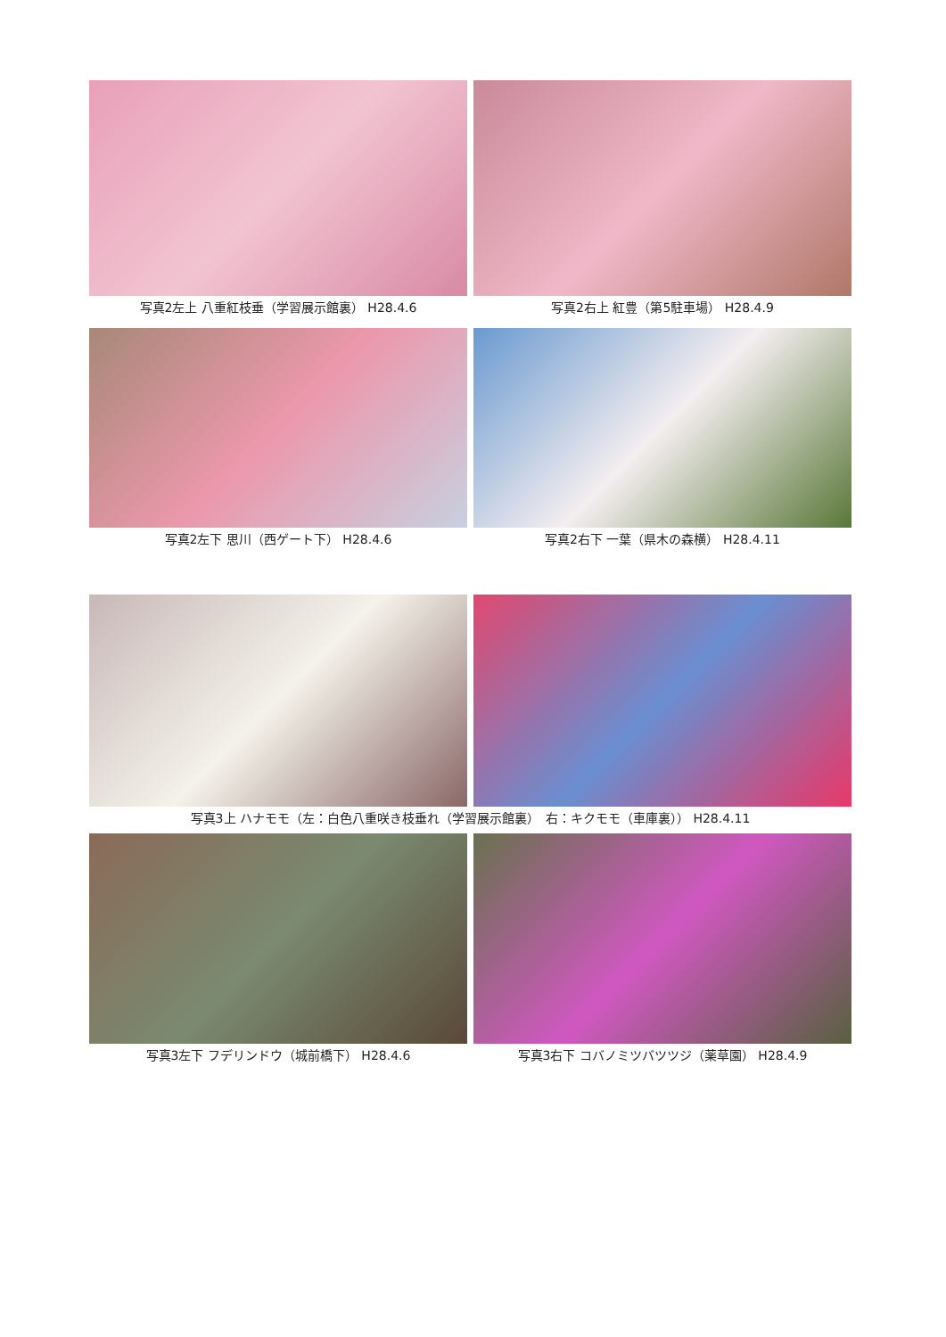写真2左上 八重紅枝垂（学習展示館裏） H28.4.6 写真2右上 紅豊（第5駐車場） H28.4.9
写真2左下 思川（西ゲート下） H28.4.6 写真2右下 一葉（県木の森横） H28.4.11
写真3上 ハナモモ（左：白色八重咲き枝垂れ（学習展示館裏）　右：キクモモ（車庫裏）） H28.4.11
写真3左下 フデリンドウ（城前橋下） H28.4.6 写真3右下 コバノミツバツツジ（薬草園） H28.4.9